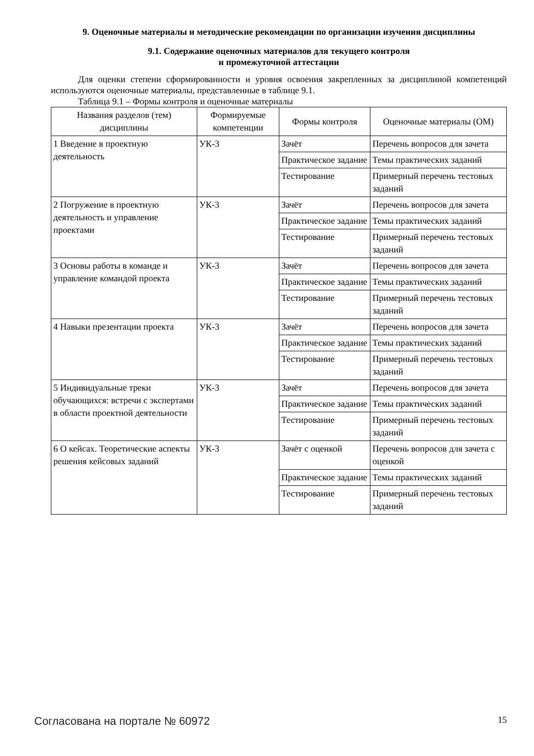9. Оценочные материалы и методические рекомендации по организации изучения дисциплины
9.1. Содержание оценочных материалов для текущего контроля
и промежуточной аттестации
Для оценки степени сформированности и уровня освоения закрепленных за дисциплиной компетенций используются оценочные материалы, представленные в таблице 9.1.
Таблица 9.1 – Формы контроля и оценочные материалы
| Названия разделов (тем) дисциплины | Формируемые компетенции | Формы контроля | Оценочные материалы (ОМ) |
| --- | --- | --- | --- |
| 1 Введение в проектную деятельность | УК-3 | Зачёт | Перечень вопросов для зачета |
| | | Практическое задание | Темы практических заданий |
| | | Тестирование | Примерный перечень тестовых заданий |
| 2 Погружение в проектную деятельность и управление проектами | УК-3 | Зачёт | Перечень вопросов для зачета |
| | | Практическое задание | Темы практических заданий |
| | | Тестирование | Примерный перечень тестовых заданий |
| 3 Основы работы в команде и управление командой проекта | УК-3 | Зачёт | Перечень вопросов для зачета |
| | | Практическое задание | Темы практических заданий |
| | | Тестирование | Примерный перечень тестовых заданий |
| 4 Навыки презентации проекта | УК-3 | Зачёт | Перечень вопросов для зачета |
| | | Практическое задание | Темы практических заданий |
| | | Тестирование | Примерный перечень тестовых заданий |
| 5 Индивидуальные треки обучающихся: встречи с экспертами в области проектной деятельности | УК-3 | Зачёт | Перечень вопросов для зачета |
| | | Практическое задание | Темы практических заданий |
| | | Тестирование | Примерный перечень тестовых заданий |
| 6 О кейсах. Теоретические аспекты решения кейсовых заданий | УК-3 | Зачёт с оценкой | Перечень вопросов для зачета с оценкой |
| | | Практическое задание | Темы практических заданий |
| | | Тестирование | Примерный перечень тестовых заданий |
Согласована на портале № 60972 15